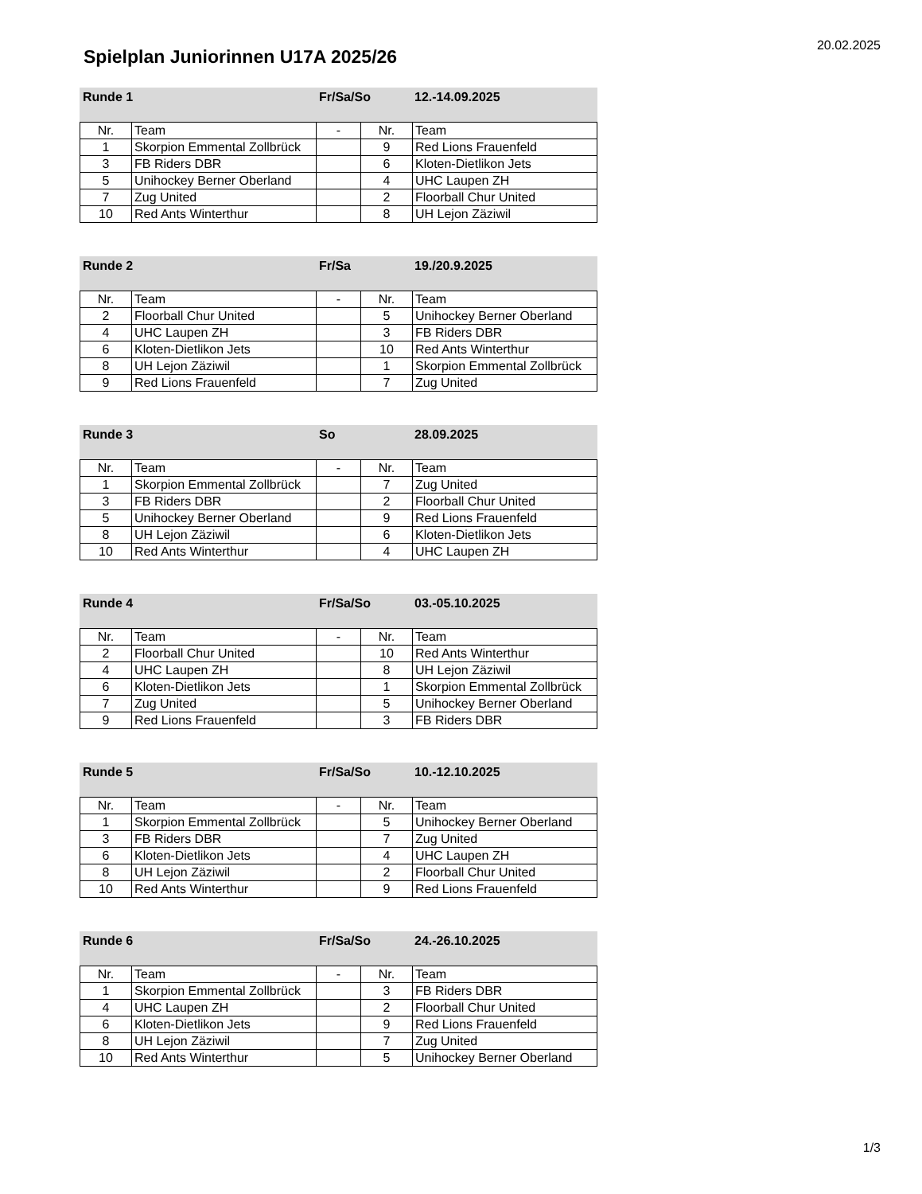20.02.2025
Spielplan Juniorinnen U17A 2025/26
Runde 1 Fr/Sa/So 12.-14.09.2025
| Nr. | Team | - | Nr. | Team |
| 1 | Skorpion Emmental Zollbrück | | 9 | Red Lions Frauenfeld |
| 3 | FB Riders DBR | | 6 | Kloten-Dietlikon Jets |
| 5 | Unihockey Berner Oberland | | 4 | UHC Laupen ZH |
| 7 | Zug United | | 2 | Floorball Chur United |
| 10 | Red Ants Winterthur | | 8 | UH Lejon Zäziwil |
Runde 2 Fr/Sa 19./20.9.2025
| Nr. | Team | - | Nr. | Team |
| 2 | Floorball Chur United | | 5 | Unihockey Berner Oberland |
| 4 | UHC Laupen ZH | | 3 | FB Riders DBR |
| 6 | Kloten-Dietlikon Jets | | 10 | Red Ants Winterthur |
| 8 | UH Lejon Zäziwil | | 1 | Skorpion Emmental Zollbrück |
| 9 | Red Lions Frauenfeld | | 7 | Zug United |
Runde 3 So 28.09.2025
| Nr. | Team | - | Nr. | Team |
| 1 | Skorpion Emmental Zollbrück | | 7 | Zug United |
| 3 | FB Riders DBR | | 2 | Floorball Chur United |
| 5 | Unihockey Berner Oberland | | 9 | Red Lions Frauenfeld |
| 8 | UH Lejon Zäziwil | | 6 | Kloten-Dietlikon Jets |
| 10 | Red Ants Winterthur | | 4 | UHC Laupen ZH |
Runde 4 Fr/Sa/So 03.-05.10.2025
| Nr. | Team | - | Nr. | Team |
| 2 | Floorball Chur United | | 10 | Red Ants Winterthur |
| 4 | UHC Laupen ZH | | 8 | UH Lejon Zäziwil |
| 6 | Kloten-Dietlikon Jets | | 1 | Skorpion Emmental Zollbrück |
| 7 | Zug United | | 5 | Unihockey Berner Oberland |
| 9 | Red Lions Frauenfeld | | 3 | FB Riders DBR |
Runde 5 Fr/Sa/So 10.-12.10.2025
| Nr. | Team | - | Nr. | Team |
| 1 | Skorpion Emmental Zollbrück | | 5 | Unihockey Berner Oberland |
| 3 | FB Riders DBR | | 7 | Zug United |
| 6 | Kloten-Dietlikon Jets | | 4 | UHC Laupen ZH |
| 8 | UH Lejon Zäziwil | | 2 | Floorball Chur United |
| 10 | Red Ants Winterthur | | 9 | Red Lions Frauenfeld |
Runde 6 Fr/Sa/So 24.-26.10.2025
| Nr. | Team | - | Nr. | Team |
| 1 | Skorpion Emmental Zollbrück | | 3 | FB Riders DBR |
| 4 | UHC Laupen ZH | | 2 | Floorball Chur United |
| 6 | Kloten-Dietlikon Jets | | 9 | Red Lions Frauenfeld |
| 8 | UH Lejon Zäziwil | | 7 | Zug United |
| 10 | Red Ants Winterthur | | 5 | Unihockey Berner Oberland |
1/3